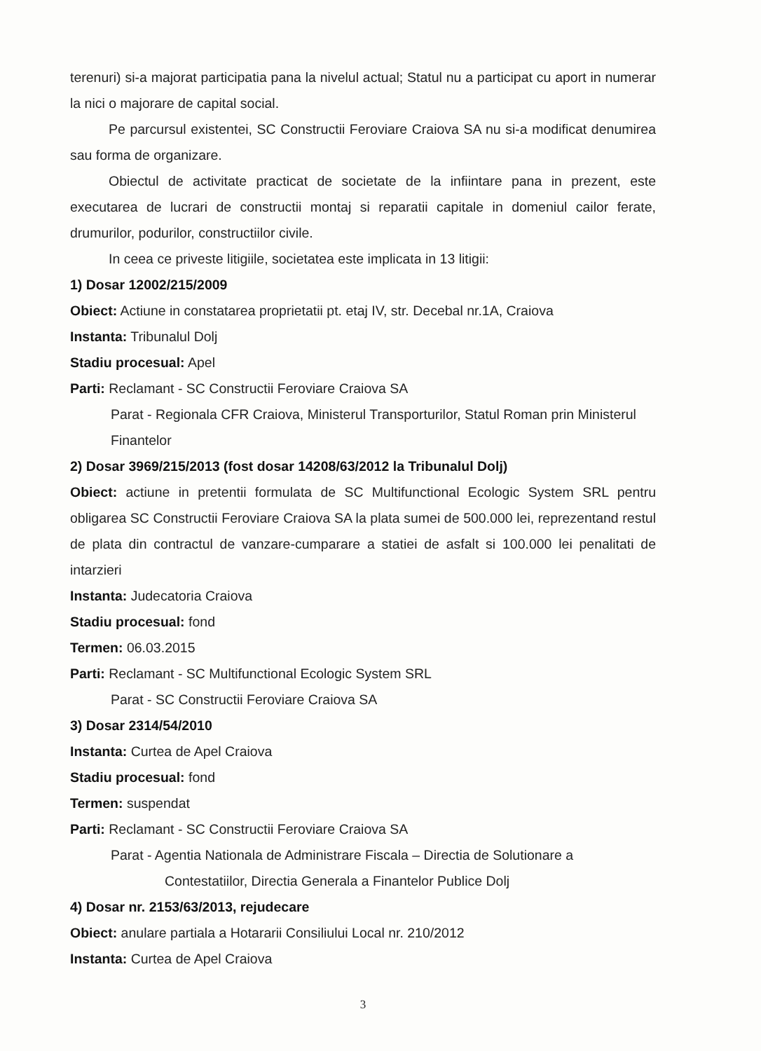terenuri) si-a majorat participatia pana la nivelul actual; Statul nu a participat cu aport in numerar la nici o majorare de capital social.
Pe parcursul existentei, SC Constructii Feroviare Craiova SA nu si-a modificat denumirea sau forma de organizare.
Obiectul de activitate practicat de societate de la infiintare pana in prezent, este executarea de lucrari de constructii montaj si reparatii capitale in domeniul cailor ferate, drumurilor, podurilor, constructiilor civile.
In ceea ce priveste litigiile, societatea este implicata in 13 litigii:
1) Dosar 12002/215/2009
Obiect: Actiune in constatarea proprietatii pt. etaj IV, str. Decebal nr.1A, Craiova
Instanta: Tribunalul Dolj
Stadiu procesual: Apel
Parti: Reclamant - SC Constructii Feroviare Craiova SA
Parat - Regionala CFR Craiova, Ministerul Transporturilor, Statul Roman prin Ministerul Finantelor
2) Dosar 3969/215/2013 (fost dosar 14208/63/2012 la Tribunalul Dolj)
Obiect: actiune in pretentii formulata de SC Multifunctional Ecologic System SRL pentru obligarea SC Constructii Feroviare Craiova SA la plata sumei de 500.000 lei, reprezentand restul de plata din contractul de vanzare-cumparare a statiei de asfalt si 100.000 lei penalitati de intarzieri
Instanta: Judecatoria Craiova
Stadiu procesual: fond
Termen: 06.03.2015
Parti: Reclamant - SC Multifunctional Ecologic System SRL
Parat - SC Constructii Feroviare Craiova SA
3) Dosar 2314/54/2010
Instanta: Curtea de Apel Craiova
Stadiu procesual: fond
Termen: suspendat
Parti: Reclamant - SC Constructii Feroviare Craiova SA
Parat - Agentia Nationala de Administrare Fiscala – Directia de Solutionare a
Contestatiilor, Directia Generala a Finantelor Publice Dolj
4) Dosar nr. 2153/63/2013, rejudecare
Obiect: anulare partiala a Hotararii Consiliului Local nr. 210/2012
Instanta: Curtea de Apel Craiova
3